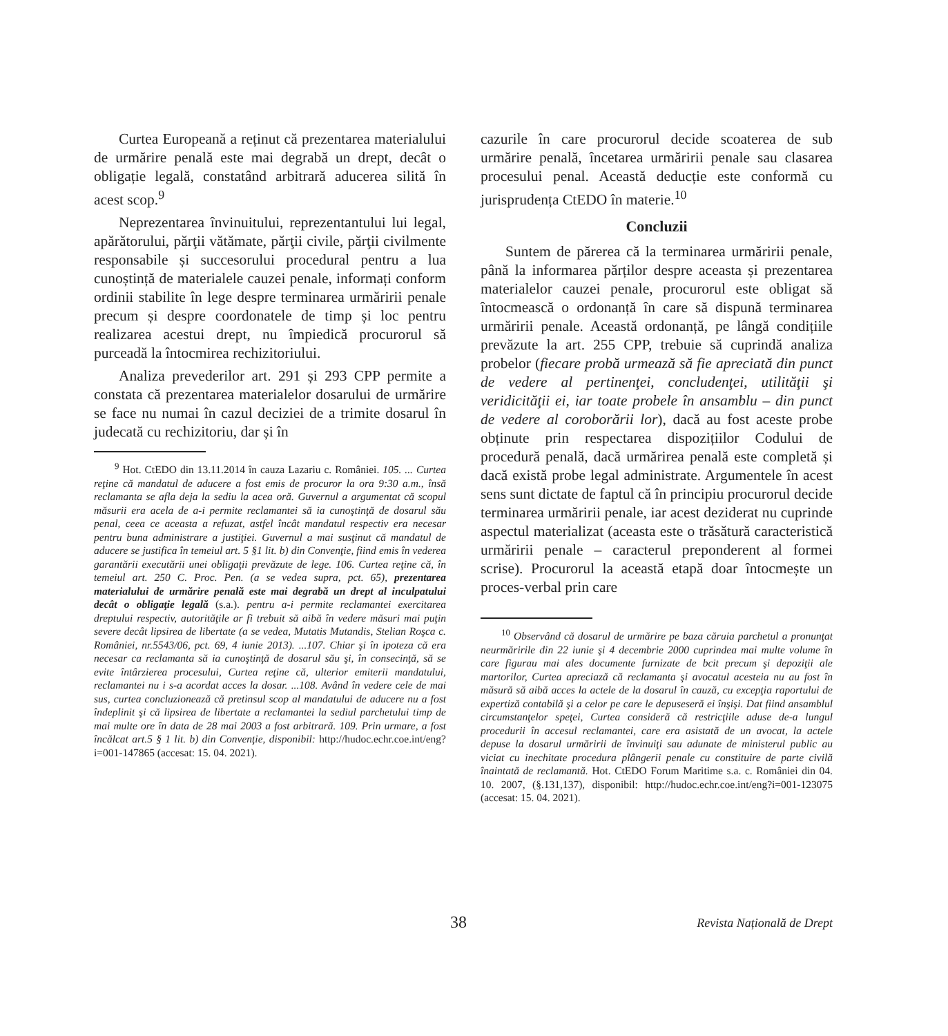Curtea Europeană a reținut că prezentarea materialului de urmărire penală este mai degrabă un drept, decât o obligație legală, constatând arbitrară aducerea silită în acest scop.<sup>9</sup>
Neprezentarea învinuitului, reprezentantului lui legal, apărătorului, părţii vătămate, părţii civile, părţii civilmente responsabile și succesorului procedural pentru a lua cunoștință de materialele cauzei penale, informați conform ordinii stabilite în lege despre terminarea urmăririi penale precum și despre coordonatele de timp și loc pentru realizarea acestui drept, nu împiedică procurorul să purceadă la întocmirea rechizitoriului.
Analiza prevederilor art. 291 și 293 CPP permite a constata că prezentarea materialelor dosarului de urmărire se face nu numai în cazul deciziei de a trimite dosarul în judecată cu rechizitoriu, dar și în
<sup>9</sup> Hot. CtEDO din 13.11.2014 în cauza Lazariu c. României. 105. ... Curtea reţine că mandatul de aducere a fost emis de procuror la ora 9:30 a.m., însă reclamanta se afla deja la sediu la acea oră. Guvernul a argumentat că scopul măsurii era acela de a-i permite reclamantei să ia cunoştinţă de dosarul său penal, ceea ce aceasta a refuzat, astfel încât mandatul respectiv era necesar pentru buna administrare a justiţiei. Guvernul a mai susţinut că mandatul de aducere se justifica în temeiul art. 5 §1 lit. b) din Convenţie, fiind emis în vederea garantării executării unei obligaţii prevăzute de lege. 106. Curtea reţine că, în temeiul art. 250 C. Proc. Pen. (a se vedea supra, pct. 65), prezentarea materialului de urmărire penală este mai degrabă un drept al inculpatului decât o obligaţie legală (s.a.). pentru a-i permite reclamantei exercitarea dreptului respectiv, autorităţile ar fi trebuit să aibă în vedere măsuri mai puţin severe decât lipsirea de libertate (a se vedea, Mutatis Mutandis, Stelian Roşca c. României, nr.5543/06, pct. 69, 4 iunie 2013). ...107. Chiar şi în ipoteza că era necesar ca reclamanta să ia cunoştinţă de dosarul său şi, în consecinţă, să se evite întârzierea procesului, Curtea reţine că, ulterior emiterii mandatului, reclamantei nu i s-a acordat acces la dosar. ...108. Având în vedere cele de mai sus, curtea concluzionează că pretinsul scop al mandatului de aducere nu a fost îndeplinit şi că lipsirea de libertate a reclamantei la sediul parchetului timp de mai multe ore în data de 28 mai 2003 a fost arbitrară. 109. Prin urmare, a fost încălcat art.5 § 1 lit. b) din Convenţie, disponibil: http://hudoc.echr.coe.int/eng?i=001-147865 (accesat: 15. 04. 2021).
cazurile în care procurorul decide scoaterea de sub urmărire penală, încetarea urmăririi penale sau clasarea procesului penal. Această deducție este conformă cu jurisprudența CtEDO în materie.<sup>10</sup>
Concluzii
Suntem de părerea că la terminarea urmăririi penale, până la informarea părților despre aceasta și prezentarea materialelor cauzei penale, procurorul este obligat să întocmească o ordonanță în care să dispună terminarea urmăririi penale. Această ordonanță, pe lângă condițiile prevăzute la art. 255 CPP, trebuie să cuprindă analiza probelor (fiecare probă urmează să fie apreciată din punct de vedere al pertinenţei, concludenţei, utilităţii şi veridicităţii ei, iar toate probele în ansamblu – din punct de vedere al coroborării lor), dacă au fost aceste probe obținute prin respectarea dispozițiilor Codului de procedură penală, dacă urmărirea penală este completă și dacă există probe legal administrate. Argumentele în acest sens sunt dictate de faptul că în principiu procurorul decide terminarea urmăririi penale, iar acest deziderat nu cuprinde aspectul materializat (aceasta este o trăsătură caracteristică urmăririi penale – caracterul preponderent al formei scrise). Procurorul la această etapă doar întocmește un proces-verbal prin care
<sup>10</sup> Observând că dosarul de urmărire pe baza căruia parchetul a pronunţat neurmăririle din 22 iunie şi 4 decembrie 2000 cuprindea mai multe volume în care figurau mai ales documente furnizate de bcit precum şi depoziţii ale martorilor, Curtea apreciază că reclamanta şi avocatul acesteia nu au fost în măsură să aibă acces la actele de la dosarul în cauză, cu excepţia raportului de expertiză contabilă şi a celor pe care le depuseseră ei înşişi. Dat fiind ansamblul circumstanţelor speţei, Curtea consideră că restricţiile aduse de-a lungul procedurii în accesul reclamantei, care era asistată de un avocat, la actele depuse la dosarul urmăririi de învinuiţi sau adunate de ministerul public au viciat cu inechitate procedura plângerii penale cu constituire de parte civilă înaintată de reclamantă. Hot. CtEDO Forum Maritime s.a. c. României din 04. 10. 2007, (§.131,137), disponibil: http://hudoc.echr.coe.int/eng?i=001-123075 (accesat: 15. 04. 2021).
38
Revista Națională de Drept